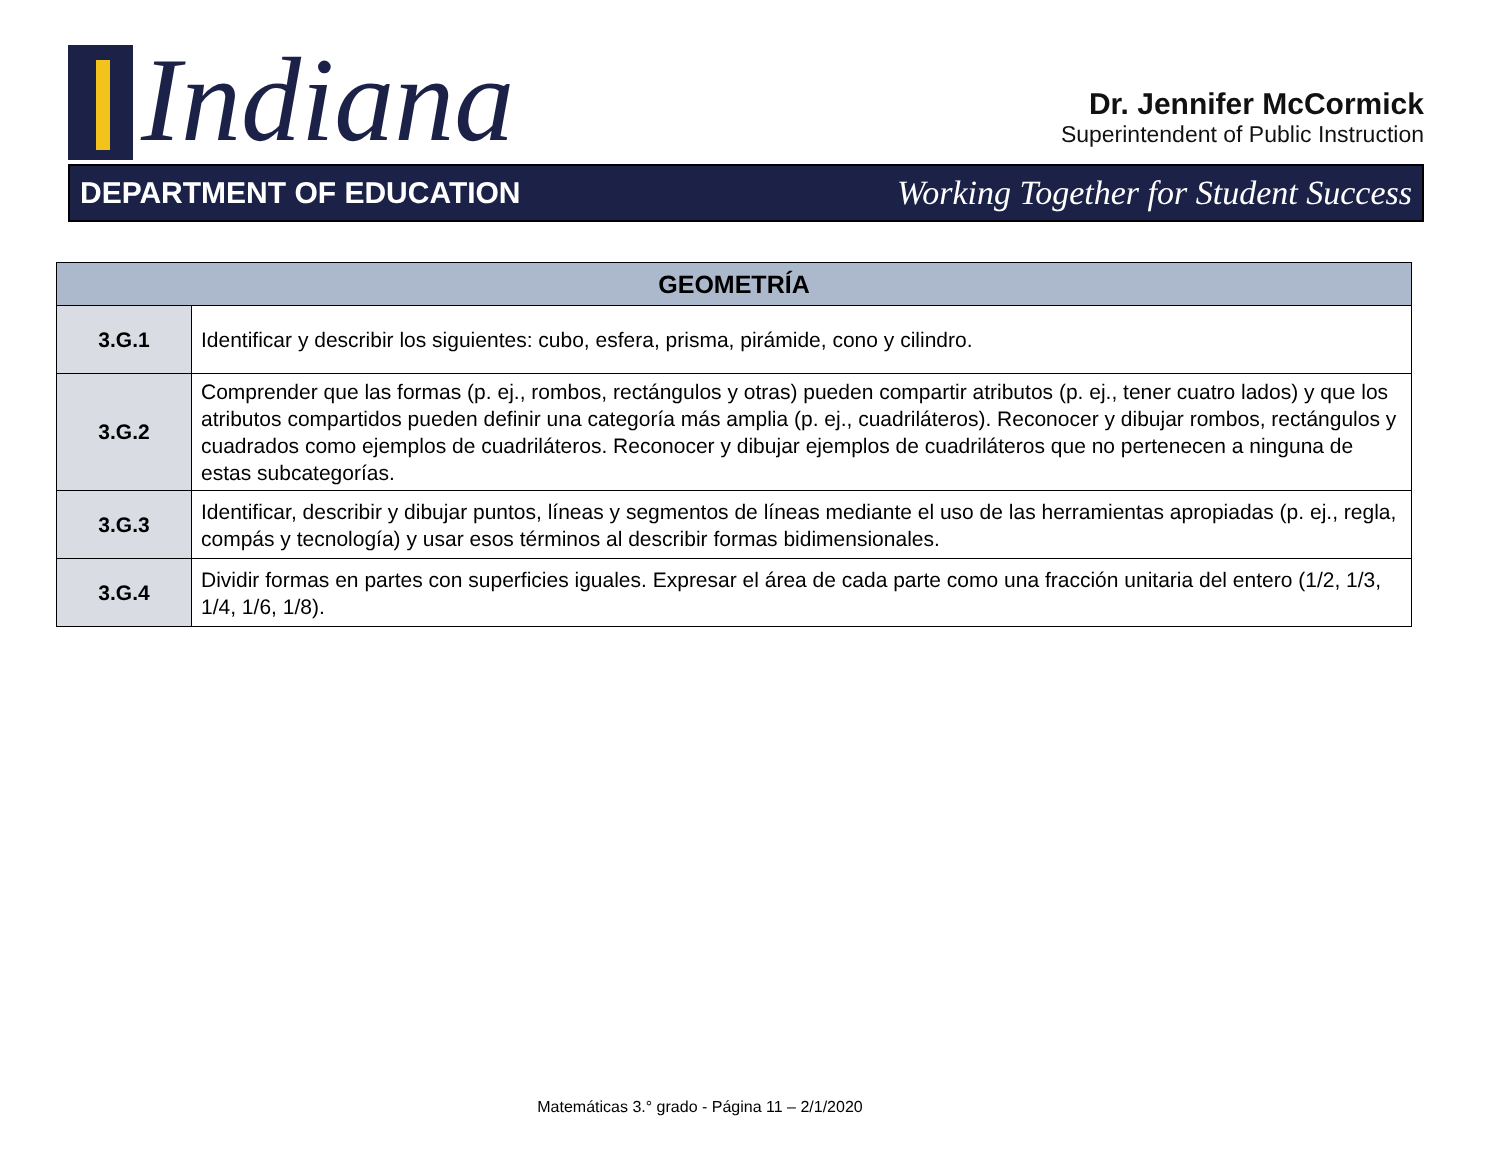Indiana
Dr. Jennifer McCormick
Superintendent of Public Instruction
DEPARTMENT OF EDUCATION Working Together for Student Success
| GEOMETRÍA | |
| --- | --- |
| 3.G.1 | Identificar y describir los siguientes: cubo, esfera, prisma, pirámide, cono y cilindro. |
| 3.G.2 | Comprender que las formas (p. ej., rombos, rectángulos y otras) pueden compartir atributos (p. ej., tener cuatro lados) y que los atributos compartidos pueden definir una categoría más amplia (p. ej., cuadriláteros). Reconocer y dibujar rombos, rectángulos y cuadrados como ejemplos de cuadriláteros. Reconocer y dibujar ejemplos de cuadriláteros que no pertenecen a ninguna de estas subcategorías. |
| 3.G.3 | Identificar, describir y dibujar puntos, líneas y segmentos de líneas mediante el uso de las herramientas apropiadas (p. ej., regla, compás y tecnología) y usar esos términos al describir formas bidimensionales. |
| 3.G.4 | Dividir formas en partes con superficies iguales. Expresar el área de cada parte como una fracción unitaria del entero (1/2, 1/3, 1/4, 1/6, 1/8). |
Matemáticas 3.° grado - Página 11 – 2/1/2020